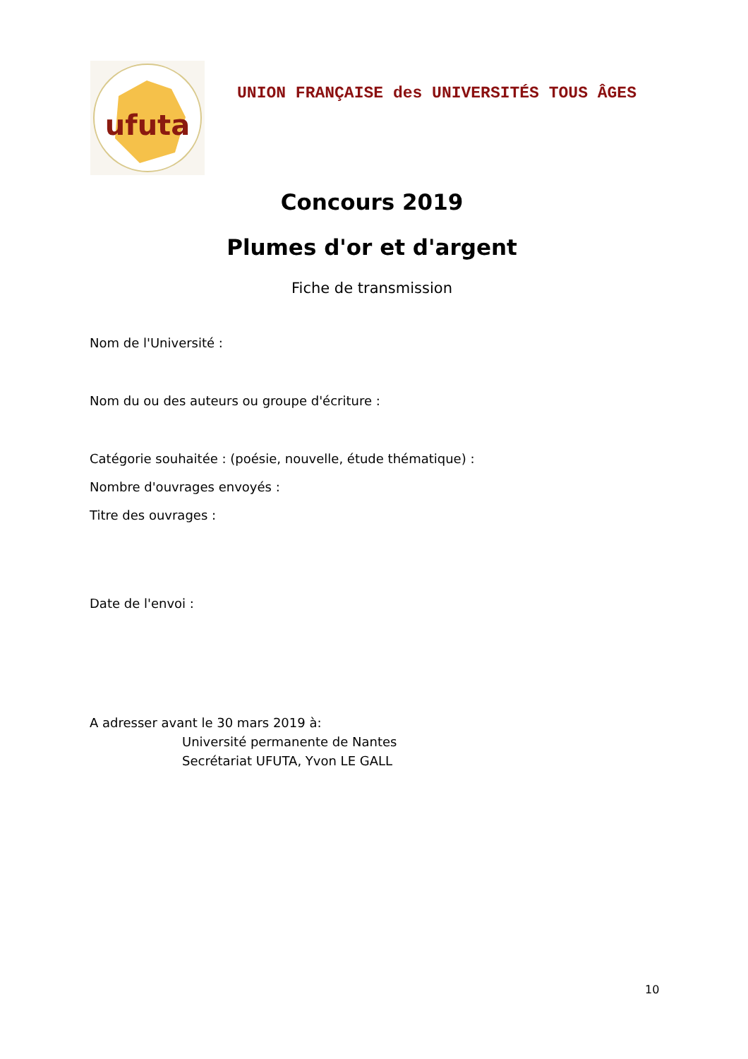ufuta
UNION FRANÇAISE des UNIVERSITÉS TOUS ÂGES
Concours 2019
Plumes d'or et d'argent
Fiche de transmission
Nom de l'Université :
Nom du ou des auteurs ou groupe d'écriture :
Catégorie souhaitée : (poésie, nouvelle, étude thématique) :
Nombre d'ouvrages envoyés :
Titre des ouvrages :
Date de l'envoi :
A adresser avant le 30 mars 2019 à:
Université permanente de Nantes
Secrétariat UFUTA, Yvon LE GALL
10